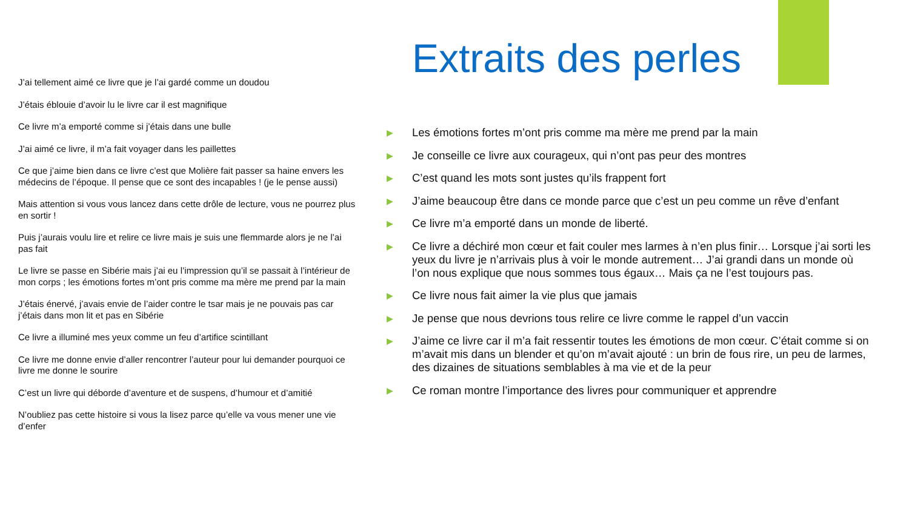J’ai tellement aimé ce livre que je l’ai gardé comme un doudou
J’étais éblouie d’avoir lu le livre car il est magnifique
Ce livre m’a emporté comme si j’étais dans une bulle
J’ai aimé ce livre, il m’a fait voyager dans les paillettes
Ce que j’aime bien dans ce livre c’est que Molière fait passer sa haine envers les médecins de l’époque. Il pense que ce sont des incapables ! (je le pense aussi)
Mais attention si vous vous lancez dans cette drôle de lecture, vous ne pourrez plus en sortir !
Puis j’aurais voulu lire et relire ce livre mais je suis une flemmarde alors je ne l’ai pas fait
Le livre se passe en Sibérie mais j’ai eu l’impression qu’il se passait à l’intérieur de mon corps ; les émotions fortes m’ont pris comme ma mère me prend par la main
J’étais énervé, j’avais envie de l’aider contre le tsar mais je ne pouvais pas car j’étais dans mon lit et pas en Sibérie
Ce livre a illuminé mes yeux comme un feu d’artifice scintillant
Ce livre me donne envie d’aller rencontrer l’auteur pour lui demander pourquoi ce livre me donne le sourire
C’est un livre qui déborde d’aventure et de suspens, d’humour et d’amitié
N’oubliez pas cette histoire si vous la lisez parce qu’elle va vous mener une vie d’enfer
Extraits des perles
▶ Les émotions fortes m’ont pris comme ma mère me prend par la main
▶ Je conseille ce livre aux courageux, qui n’ont pas peur des montres
▶ C’est quand les mots sont justes qu’ils frappent fort
▶ J’aime beaucoup être dans ce monde parce que c’est un peu comme un rêve d’enfant
▶ Ce livre m’a emporté dans un monde de liberté.
▶ Ce livre a déchiré mon cœur et fait couler mes larmes à n’en plus finir… Lorsque j’ai sorti les yeux du livre je n’arrivais plus à voir le monde autrement… J’ai grandi dans un monde où l’on nous explique que nous sommes tous égaux… Mais ça ne l’est toujours pas.
▶ Ce livre nous fait aimer la vie plus que jamais
▶ Je pense que nous devrions tous relire ce livre comme le rappel d’un vaccin
▶ J’aime ce livre car il m’a fait ressentir toutes les émotions de mon cœur. C’était comme si on m’avait mis dans un blender et qu’on m’avait ajouté : un brin de fous rire, un peu de larmes, des dizaines de situations semblables à ma vie et de la peur
▶ Ce roman montre l’importance des livres pour communiquer et apprendre